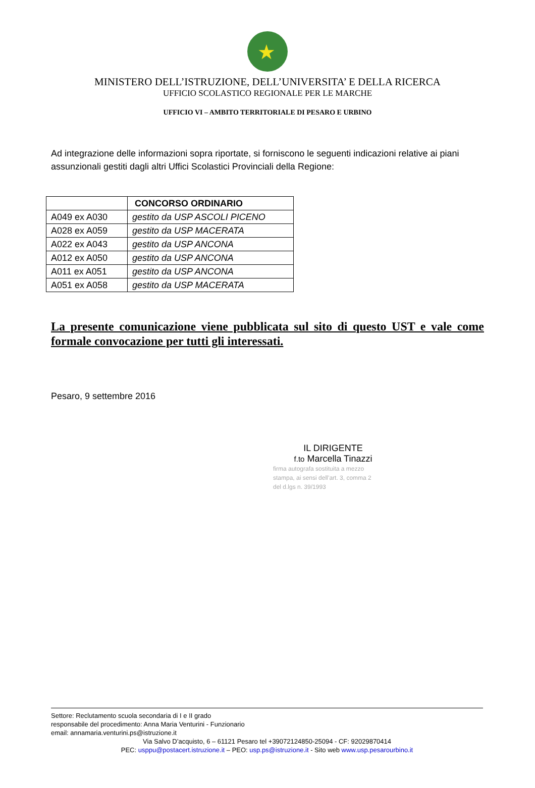★
MINISTERO DELL’ISTRUZIONE, DELL’UNIVERSITA’ E DELLA RICERCA
UFFICIO SCOLASTICO REGIONALE PER LE MARCHE
UFFICIO VI – AMBITO TERRITORIALE DI PESARO E URBINO
Ad integrazione delle informazioni sopra riportate, si forniscono le seguenti indicazioni relative ai piani assunzionali gestiti dagli altri Uffici Scolastici Provinciali della Regione:
| | CONCORSO ORDINARIO |
| A049 ex A030 | gestito da USP ASCOLI PICENO |
| A028 ex A059 | gestito da USP MACERATA |
| A022 ex A043 | gestito da USP ANCONA |
| A012 ex A050 | gestito da USP ANCONA |
| A011 ex A051 | gestito da USP ANCONA |
| A051 ex A058 | gestito da USP MACERATA |
La presente comunicazione viene pubblicata sul sito di questo UST e vale come formale convocazione per tutti gli interessati.
Pesaro, 9 settembre 2016
IL DIRIGENTE
f.to Marcella Tinazzi
firma autografa sostituita a mezzo
stampa, ai sensi dell’art. 3, comma 2
del d.lgs n. 39/1993
Settore: Reclutamento scuola secondaria di I e II grado
responsabile del procedimento: Anna Maria Venturini - Funzionario
email: annamaria.venturini.ps@istruzione.it
Via Salvo D’acquisto, 6 – 61121 Pesaro tel +39072124850-25094 - CF: 92029870414
PEC: usppu@postacert.istruzione.it – PEO: usp.ps@istruzione.it - Sito web www.usp.pesarourbino.it